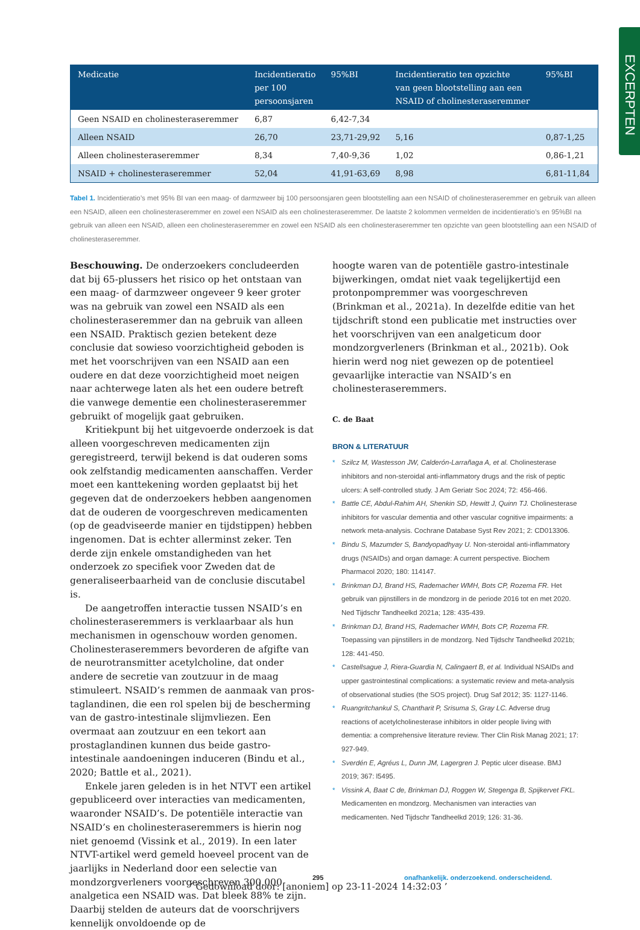EXCERPTEN
| Medicatie | Incidentieratio per 100 persoonsjaren | 95%BI | Incidentieratio ten opzichte van geen blootstelling aan een NSAID of cholinesteraseremmer | 95%BI |
| --- | --- | --- | --- | --- |
| Geen NSAID en cholinesteraseremmer | 6,87 | 6,42-7,34 | | |
| Alleen NSAID | 26,70 | 23,71-29,92 | 5,16 | 0,87-1,25 |
| Alleen cholinesteraseremmer | 8,34 | 7,40-9,36 | 1,02 | 0,86-1,21 |
| NSAID + cholinesteraseremmer | 52,04 | 41,91-63,69 | 8,98 | 6,81-11,84 |
Tabel 1. Incidentieratio’s met 95% BI van een maag- of darmzweer bij 100 persoonsjaren geen blootstelling aan een NSAID of cholinesteraseremmer en gebruik van alleen een NSAID, alleen een cholinesteraseremmer en zowel een NSAID als een cholinesteraseremmer. De laatste 2 kolommen vermelden de incidentie­ratio’s en 95%BI na gebruik van alleen een NSAID, alleen een cholinesteraseremmer en zowel een NSAID als een cholinesteraseremmer ten opzichte van geen blootstelling aan een NSAID of cholinesteraseremmer.
Beschouwing. De onderzoekers concludeerden dat bij 65-plussers het risico op het ontstaan van een maag- of darmzweer ongeveer 9 keer groter was na gebruik van zowel een NSAID als een cholinesteraseremmer dan na gebruik van alleen een NSAID. Praktisch gezien betekent deze conclusie dat sowieso voorzichtigheid geboden is met het voorschrijven van een NSAID aan een oudere en dat deze voorzichtigheid moet neigen naar achterwege laten als het een oudere betreft die vanwege dementie een cholinesteraseremmer gebruikt of mogelijk gaat gebruiken.
Kritiekpunt bij het uitgevoerde onderzoek is dat alleen voorgeschreven medicamenten zijn geregistreerd, terwijl bekend is dat ouderen soms ook zelfstandig medica­menten aanschaffen. Verder moet een kanttekening worden geplaatst bij het gegeven dat de onderzoekers hebben aangenomen dat de ouderen de voorgeschreven medicamenten (op de geadviseerde manier en tijdstippen) hebben ingenomen. Dat is echter allerminst zeker. Ten derde zijn enkele omstandigheden van het onderzoek zo specifiek voor Zweden dat de generaliseerbaarheid van de conclusie discutabel is.
De aangetroffen interactie tussen NSAID’s en choli­nesteraseremmers is verklaarbaar als hun mechanismen in ogenschouw worden genomen. Cholinesteraseremmers bevorderen de afgifte van de neurotransmitter acetylcho­line, dat onder andere de secretie van zoutzuur in de maag stimuleert. NSAID’s remmen de aanmaak van pros­taglandinen, die een rol spelen bij de bescherming van de gastro-intestinale slijmvliezen. Een overmaat aan zout­zuur en een tekort aan prostaglandinen kunnen dus beide gastro-intestinale aandoeningen induceren (Bindu et al., 2020; Battle et al., 2021).
Enkele jaren geleden is in het NTVT een artikel gepu­bliceerd over interacties van medicamenten, waaronder NSAID’s. De potentiële interactie van NSAID’s en choli­nesteraseremmers is hierin nog niet genoemd (Vissink et al., 2019). In een later NTVT-artikel werd gemeld hoeveel procent van de jaarlijks in Nederland door een selectie van mondzorgverleners voorgeschreven 300.000 analgetica een NSAID was. Dat bleek 88% te zijn. Daarbij stelden de auteurs dat de voorschrijvers kennelijk onvoldoende op de
hoogte waren van de potentiële gastro-intestinale bijwer­kingen, omdat niet vaak tegelijkertijd een protonpomp­remmer was voorgeschreven (Brinkman et al., 2021a). In dezelfde editie van het tijdschrift stond een publicatie met instructies over het voorschrijven van een analgeticum door mondzorgverleners (Brinkman et al., 2021b). Ook hierin werd nog niet gewezen op de potentieel gevaarlijke interactie van NSAID’s en cholinesteraseremmers.
C. de Baat
BRON & LITERATUUR
* Szilcz M, Wastesson JW, Calderón-Larrañaga A, et al. Cholinester­ase inhibitors and non-steroidal anti-inflammatory drugs and the risk of peptic ulcers: A self-controlled study. J Am Geriatr Soc 2024; 72: 456-466.
* Battle CE, Abdul-Rahim AH, Shenkin SD, Hewitt J, Quinn TJ. Cholines­terase inhibitors for vascular dementia and other vascular cognitive impairments: a network meta-analysis. Cochrane Database Syst Rev 2021; 2: CD013306.
* Bindu S, Mazumder S, Bandyopadhyay U. Non-steroidal anti-inflam­matory drugs (NSAIDs) and organ damage: A current perspective. Biochem Pharmacol 2020; 180: 114147.
* Brinkman DJ, Brand HS, Rademacher WMH, Bots CP, Rozema FR. Het gebruik van pijnstillers in de mondzorg in de periode 2016 tot en met 2020. Ned Tijdschr Tandheelkd 2021a; 128: 435-439.
* Brinkman DJ, Brand HS, Rademacher WMH, Bots CP, Rozema FR. Toepassing van pijnstillers in de mondzorg. Ned Tijdschr Tandheelkd 2021b; 128: 441-450.
* Castellsague J, Riera-Guardia N, Calingaert B, et al. Individual NSAIDs and upper gastrointestinal complications: a systematic review and meta-analysis of observational studies (the SOS project). Drug Saf 2012; 35: 1127-1146.
* Ruangritchankul S, Chantharit P, Srisuma S, Gray LC. Adverse drug reactions of acetylcholinesterase inhibitors in older people living with dementia: a comprehensive literature review. Ther Clin Risk Manag 2021; 17: 927-949.
* Sverdén E, Agréus L, Dunn JM, Lagergren J. Peptic ulcer disease. BMJ 2019; 367: l5495.
* Vissink A, Baat C de, Brinkman DJ, Roggen W, Stegenga B, Spijkervet FKL. Medicamenten en mondzorg. Mechanismen van interacties van medicamenten. Ned Tijdschr Tandheelkd 2019; 126: 31-36.
295
onafhankelijk. onderzoekend. onderscheidend.
’ Gedownload door: [anoniem] op 23-11-2024 14:32:03 ’